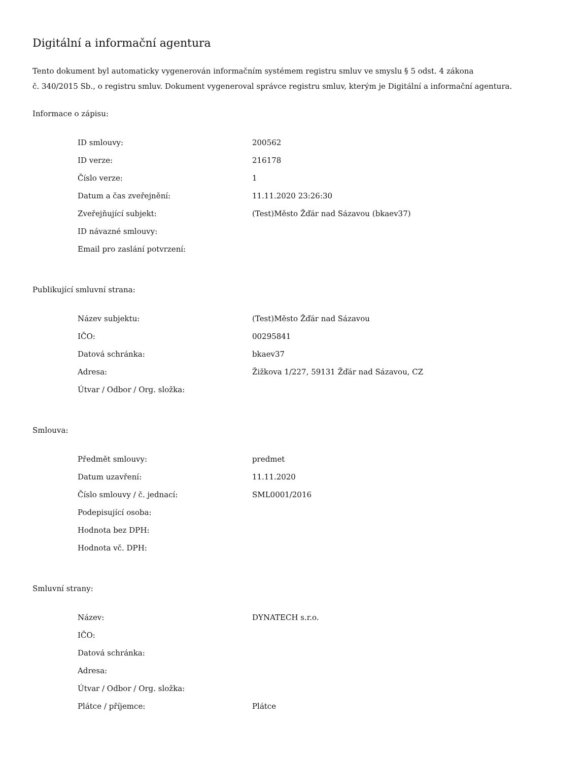Digitální a informační agentura
Tento dokument byl automaticky vygenerován informačním systémem registru smluv ve smyslu § 5 odst. 4 zákona
č. 340/2015 Sb., o registru smluv. Dokument vygeneroval správce registru smluv, kterým je Digitální a informační agentura.
Informace o zápisu:
| ID smlouvy: | 200562 |
| ID verze: | 216178 |
| Číslo verze: | 1 |
| Datum a čas zveřejnění: | 11.11.2020 23:26:30 |
| Zveřejňující subjekt: | (Test)Město Žďár nad Sázavou (bkaev37) |
| ID návazné smlouvy: | |
| Email pro zaslání potvrzení: | |
Publikující smluvní strana:
| Název subjektu: | (Test)Město Žďár nad Sázavou |
| IČO: | 00295841 |
| Datová schránka: | bkaev37 |
| Adresa: | Žižkova 1/227, 59131 Žďár nad Sázavou, CZ |
| Útvar / Odbor / Org. složka: | |
Smlouva:
| Předmět smlouvy: | predmet |
| Datum uzavření: | 11.11.2020 |
| Číslo smlouvy / č. jednací: | SML0001/2016 |
| Podepisující osoba: | |
| Hodnota bez DPH: | |
| Hodnota vč. DPH: | |
Smluvní strany:
| Název: | DYNATECH s.r.o. |
| IČO: | |
| Datová schránka: | |
| Adresa: | |
| Útvar / Odbor / Org. složka: | |
| Plátce / příjemce: | Plátce |